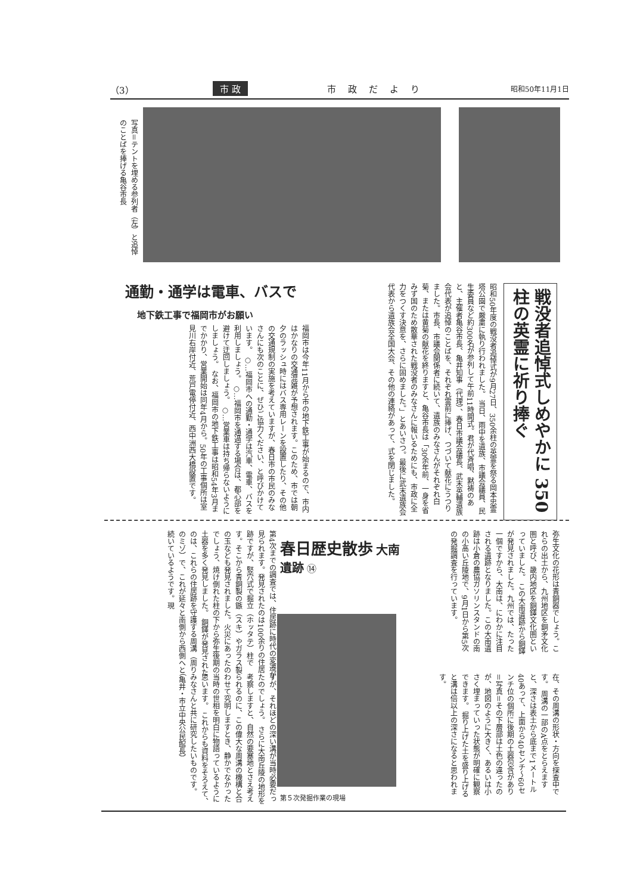（3） 市 政 市政だより 昭和50年11月1日
写真＝テントを埋める参列者（左）と追悼のことばを捧げる亀谷市長
戦没者追悼式しめやかに 350柱の英霊に祈り捧ぐ
昭和50年度の戦没者追悼式が9月27日、350余柱の英霊を祭る岡本忠霊塔公園で厳粛に執り行われました。 当日、雨中を遺族、市議会議員、民生委員など約300名が参列して午前11時開式。君が代斉唱、黙祷のあと、主催者亀谷市長、亀井知事（代理）、春日市議会議長、武末英輔遺族会代表が追悼のことばを、それぞれ霊前に捧げ、つづいて献花にうつりました。市長、市議会関係者に続いて、遺族のみなさんがそれぞれ白菊、または黄菊の献花を終りますと、亀谷市長は「30余年前、一身を省みず国のため散華された戦没者のみなさんに報いるためにも、市政に全力をつくす決意を、さらに固めました。」とあいさつ。最後に武末遺族会代表から遺族会全国大会、その他の連絡があって、式を閉じました。
通勤・通学は電車、バスで
地下鉄工事で福岡市がお願い
福岡市は今年11月から市の地下鉄工事が始まるので、市内はかなりの交通混雑が予想されます。このため、市では朝夕のラッシュ時にはバス専用レーンを設置したり、その他の交通規制の実施を考えていますが、春日市の市民のみなさんにも次のことに、ぜひご協力ください、と呼びかけています。 ○…福岡市への通勤・通学は汽車、電車、バスを利用しましょう。 ○…福岡市を通過する場合は、都心部を避けて迂回しましょう。 ○…営業車は持ち帰らないようにしましょう。 なお、福岡市の地下鉄工事は昭和54年3月までかかり、営業開始は同年4月から。50年の工事個所は室見川右岸付近、荒戸電停付近、西中洲西大橋設置です。
弥生文化の花形は青銅器でしょう。これらの出土から、九州地区を銅矛文化圏と呼び、畿内地区を銅鐸文化圏といっていました。 この大南遺跡から銅鐸が発見されました。九州では、たった一個ですから、大南は、にわかに注目される遺跡となりました。この大南遺跡は小倉の農協ガソリンスタンドの南の小高い丘陵地で、9月1日から第5次の発掘調査を行っています。
在、その周溝の形状・方向を探査中です。 周溝の一部のA点をとらえますと、深さは表土から底まで1メートル40あって、上面から40センチ〜60センチ位の個所に後期の土器包含があり＝写真＝その下層部は土色の違ったのが、地図のように大きく、あるいは小さく埋まっていった状態が明確に観察できます。 掘り上げた土を盛り上げると溝は倍以上の深さになると思われます。
春日歴史散歩 大南遺跡 ⑭
第５次発掘作業の現場
第4次までの調査では、住居跡に時代の変遷が見られます。発見されたのは100余りの住居跡ですが、竪穴式で掘立（ホッタテ）柱です。そこから青銅製の鏃（スキ）やガラス製の玉なども発見されました。火災にあったのでしょう、焼け倒れた柱の下から弥生後期の土器を多く発見しました。 銅鐸が発見されたのは、これらの住居跡を守護する周溝（周りのミゾ）で、これが延々と南側から西側へと続いているようです。現
すが、それほどの深い溝が当時必要だったのでしょう。 さらに大南丘陵の地形を考察しますと、自然の要塞地とさえ考えられるのに、この偉大な周溝の機構と合わせて究明しますとき、静かでなかった当時の世相を明白に物語っているように思います。 これからも資料をそろえて、みなさんと共に研究したいものです。 （亀井・市立中央公民館長）